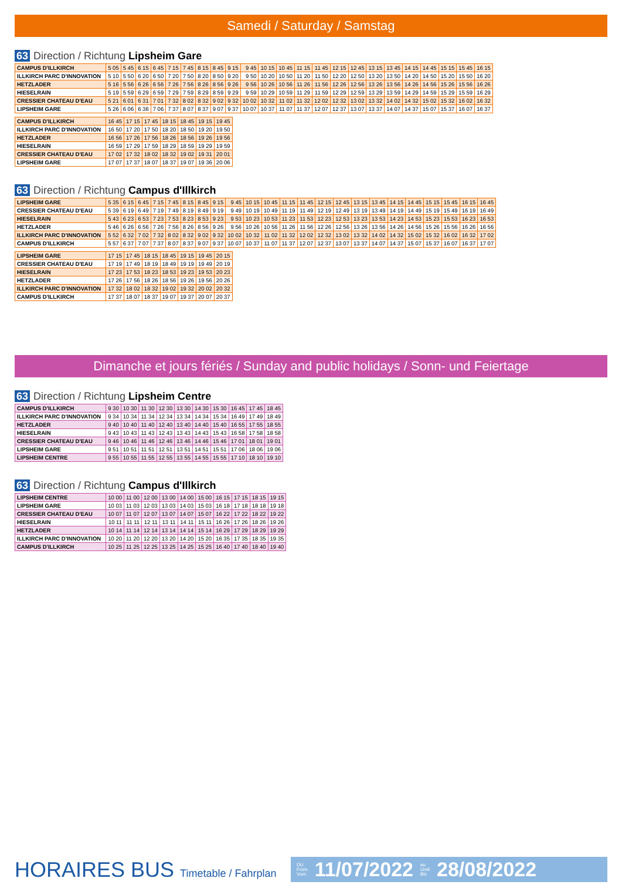Samedi / Saturday / Samstag
63 Direction / Richtung Lipsheim Gare
| CAMPUS D'ILLKIRCH | 5 05 | 5 45 | 6 15 | 6 45 | 7 15 | 7 45 | 8 15 | 8 45 | 9 15 | 9 45 | 10 15 | 10 45 | 11 15 | 11 45 | 12 15 | 12 45 | 13 15 | 13 45 | 14 15 | 14 45 | 15 15 | 15 45 | 16 15 |
| ILLKIRCH PARC D'INNOVATION | 5 10 | 5 50 | 6 20 | 6 50 | 7 20 | 7 50 | 8 20 | 8 50 | 9 20 | 9 50 | 10 20 | 10 50 | 11 20 | 11 50 | 12 20 | 12 50 | 13 20 | 13 50 | 14 20 | 14 50 | 15 20 | 15 50 | 16 20 |
| HETZLADER | 5 16 | 5 56 | 6 26 | 6 56 | 7 26 | 7 56 | 8 26 | 8 56 | 9 26 | 9 56 | 10 26 | 10 56 | 11 26 | 11 56 | 12 26 | 12 56 | 13 26 | 13 56 | 14 26 | 14 56 | 15 26 | 15 56 | 16 26 |
| HIESELRAIN | 5 19 | 5 59 | 6 29 | 6 59 | 7 29 | 7 59 | 8 29 | 8 59 | 9 29 | 9 59 | 10 29 | 10 59 | 11 29 | 11 59 | 12 29 | 12 59 | 13 29 | 13 59 | 14 29 | 14 59 | 15 29 | 15 59 | 16 29 |
| CRESSIER CHATEAU D'EAU | 5 21 | 6 01 | 6 31 | 7 01 | 7 32 | 8 02 | 8 32 | 9 02 | 9 32 | 10 02 | 10 32 | 11 02 | 11 32 | 12 02 | 12 32 | 13 02 | 13 32 | 14 02 | 14 32 | 15 02 | 15 32 | 16 02 | 16 32 |
| LIPSHEIM GARE | 5 26 | 6 06 | 6 36 | 7 06 | 7 37 | 8 07 | 8 37 | 9 07 | 9 37 | 10 07 | 10 37 | 11 07 | 11 37 | 12 07 | 12 37 | 13 07 | 13 37 | 14 07 | 14 37 | 15 07 | 15 37 | 16 07 | 16 37 |
| CAMPUS D'ILLKIRCH | 16 45 | 17 15 | 17 45 | 18 15 | 18 45 | 19 15 | 19 45 |
| ILLKIRCH PARC D'INNOVATION | 16 50 | 17 20 | 17 50 | 18 20 | 18 50 | 19 20 | 19 50 |
| HETZLADER | 16 56 | 17 26 | 17 56 | 18 26 | 18 56 | 19 26 | 19 56 |
| HIESELRAIN | 16 59 | 17 29 | 17 59 | 18 29 | 18 59 | 19 29 | 19 59 |
| CRESSIER CHATEAU D'EAU | 17 02 | 17 32 | 18 02 | 18 32 | 19 02 | 19 31 | 20 01 |
| LIPSHEIM GARE | 17 07 | 17 37 | 18 07 | 18 37 | 19 07 | 19 36 | 20 06 |
63 Direction / Richtung Campus d'Illkirch
| LIPSHEIM GARE | 5 35 | 6 15 | 6 45 | 7 15 | 7 45 | 8 15 | 8 45 | 9 15 | 9 45 | 10 15 | 10 45 | 11 15 | 11 45 | 12 15 | 12 45 | 13 15 | 13 45 | 14 15 | 14 45 | 15 15 | 15 45 | 16 15 | 16 45 |
| CRESSIER CHATEAU D'EAU | 5 39 | 6 19 | 6 49 | 7 19 | 7 49 | 8 19 | 8 49 | 9 19 | 9 49 | 10 19 | 10 49 | 11 19 | 11 49 | 12 19 | 12 49 | 13 19 | 13 49 | 14 19 | 14 49 | 15 19 | 15 49 | 16 19 | 16 49 |
| HIESELRAIN | 5 43 | 6 23 | 6 53 | 7 23 | 7 53 | 8 23 | 8 53 | 9 23 | 9 53 | 10 23 | 10 53 | 11 23 | 11 53 | 12 23 | 12 53 | 13 23 | 13 53 | 14 23 | 14 53 | 15 23 | 15 53 | 16 23 | 16 53 |
| HETZLADER | 5 46 | 6 26 | 6 56 | 7 26 | 7 56 | 8 26 | 8 56 | 9 26 | 9 56 | 10 26 | 10 56 | 11 26 | 11 56 | 12 26 | 12 56 | 13 26 | 13 56 | 14 26 | 14 56 | 15 26 | 15 56 | 16 26 | 16 56 |
| ILLKIRCH PARC D'INNOVATION | 5 52 | 6 32 | 7 02 | 7 32 | 8 02 | 8 32 | 9 02 | 9 32 | 10 02 | 10 32 | 11 02 | 11 32 | 12 02 | 12 32 | 13 02 | 13 32 | 14 02 | 14 32 | 15 02 | 15 32 | 16 02 | 16 32 | 17 02 |
| CAMPUS D'ILLKIRCH | 5 57 | 6 37 | 7 07 | 7 37 | 8 07 | 8 37 | 9 07 | 9 37 | 10 07 | 10 37 | 11 07 | 11 37 | 12 07 | 12 37 | 13 07 | 13 37 | 14 07 | 14 37 | 15 07 | 15 37 | 16 07 | 16 37 | 17 07 |
| LIPSHEIM GARE | 17 15 | 17 45 | 18 15 | 18 45 | 19 15 | 19 45 | 20 15 |
| CRESSIER CHATEAU D'EAU | 17 19 | 17 49 | 18 19 | 18 49 | 19 19 | 19 49 | 20 19 |
| HIESELRAIN | 17 23 | 17 53 | 18 23 | 18 53 | 19 23 | 19 53 | 20 23 |
| HETZLADER | 17 26 | 17 56 | 18 26 | 18 56 | 19 26 | 19 56 | 20 26 |
| ILLKIRCH PARC D'INNOVATION | 17 32 | 18 02 | 18 32 | 19 02 | 19 32 | 20 02 | 20 32 |
| CAMPUS D'ILLKIRCH | 17 37 | 18 07 | 18 37 | 19 07 | 19 37 | 20 07 | 20 37 |
Dimanche et jours fériés / Sunday and public holidays / Sonn- und Feiertage
63 Direction / Richtung Lipsheim Centre
| CAMPUS D'ILLKIRCH | 9 30 | 10 30 | 11 30 | 12 30 | 13 30 | 14 30 | 15 30 | 16 45 | 17 45 | 18 45 |
| ILLKIRCH PARC D'INNOVATION | 9 34 | 10 34 | 11 34 | 12 34 | 13 34 | 14 34 | 15 34 | 16 49 | 17 49 | 18 49 |
| HETZLADER | 9 40 | 10 40 | 11 40 | 12 40 | 13 40 | 14 40 | 15 40 | 16 55 | 17 55 | 18 55 |
| HIESELRAIN | 9 43 | 10 43 | 11 43 | 12 43 | 13 43 | 14 43 | 15 43 | 16 58 | 17 58 | 18 58 |
| CRESSIER CHATEAU D'EAU | 9 46 | 10 46 | 11 46 | 12 46 | 13 46 | 14 46 | 15 46 | 17 01 | 18 01 | 19 01 |
| LIPSHEIM GARE | 9 51 | 10 51 | 11 51 | 12 51 | 13 51 | 14 51 | 15 51 | 17 06 | 18 06 | 19 06 |
| LIPSHEIM CENTRE | 9 55 | 10 55 | 11 55 | 12 55 | 13 55 | 14 55 | 15 55 | 17 10 | 18 10 | 19 10 |
63 Direction / Richtung Campus d'Illkirch
| LIPSHEIM CENTRE | 10 00 | 11 00 | 12 00 | 13 00 | 14 00 | 15 00 | 16 15 | 17 15 | 18 15 | 19 15 |
| LIPSHEIM GARE | 10 03 | 11 03 | 12 03 | 13 03 | 14 03 | 15 03 | 16 18 | 17 18 | 18 18 | 19 18 |
| CRESSIER CHATEAU D'EAU | 10 07 | 11 07 | 12 07 | 13 07 | 14 07 | 15 07 | 16 22 | 17 22 | 18 22 | 19 22 |
| HIESELRAIN | 10 11 | 11 11 | 12 11 | 13 11 | 14 11 | 15 11 | 16 26 | 17 26 | 18 26 | 19 26 |
| HETZLADER | 10 14 | 11 14 | 12 14 | 13 14 | 14 14 | 15 14 | 16 29 | 17 29 | 18 29 | 19 29 |
| ILLKIRCH PARC D'INNOVATION | 10 20 | 11 20 | 12 20 | 13 20 | 14 20 | 15 20 | 16 35 | 17 35 | 18 35 | 19 35 |
| CAMPUS D'ILLKIRCH | 10 25 | 11 25 | 12 25 | 13 25 | 14 25 | 15 25 | 16 40 | 17 40 | 18 40 | 19 40 |
HORAIRES BUS Timetable / Fahrplan
DU
From
Vom 11/07/2022 au
Until
Bis 28/08/2022